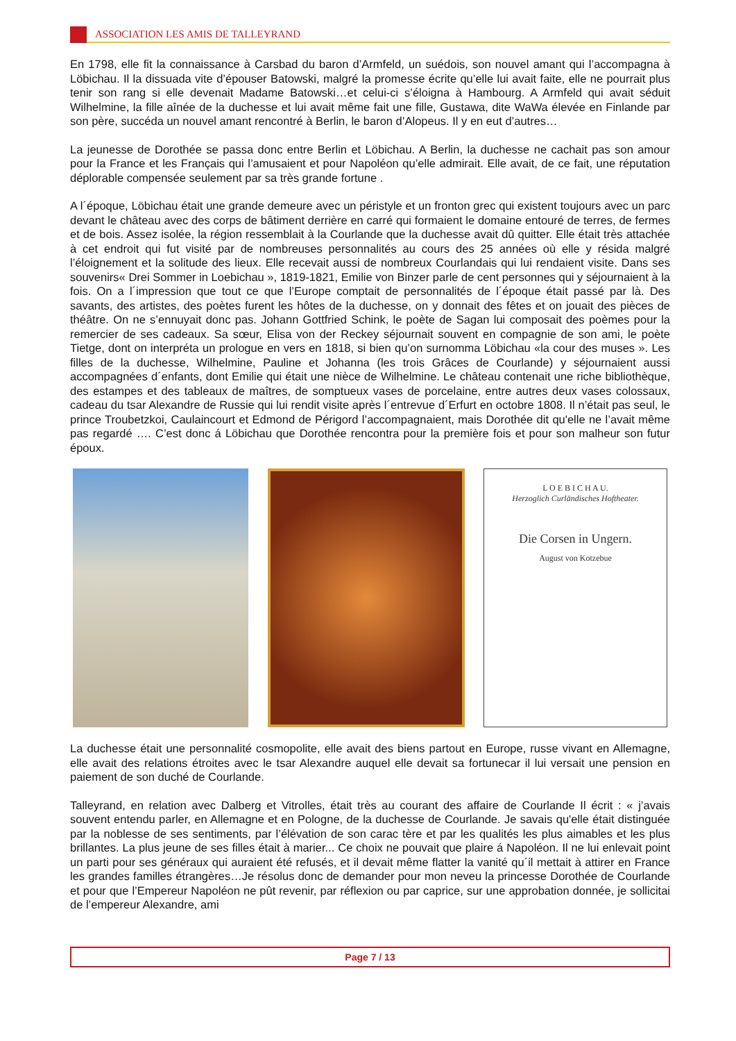ASSOCIATION LES AMIS DE TALLEYRAND
En 1798, elle fit la connaissance à Carsbad du baron d’Armfeld, un suédois, son nouvel amant qui l’accompagna à Löbichau. Il la dissuada vite d’épouser Batowski, malgré la promesse écrite qu’elle lui avait faite, elle ne pourrait plus tenir son rang si elle devenait Madame Batowski…et celui-ci s’éloigna à Hambourg. A Armfeld qui avait séduit Wilhelmine, la fille aînée de la duchesse et lui avait même fait une fille, Gustawa, dite WaWa élevée en Finlande par son père, succéda un nouvel amant rencontré à Berlin, le baron d’Alopeus. Il y en eut d’autres…
La jeunesse de Dorothée se passa donc entre Berlin et Löbichau. A Berlin, la duchesse ne cachait pas son amour pour la France et les Français qui l’amusaient et pour Napoléon qu’elle admirait. Elle avait, de ce fait, une réputation déplorable compensée seulement par sa très grande fortune .
A l´époque, Löbichau était une grande demeure avec un péristyle et un fronton grec qui existent toujours avec un parc devant le château avec des corps de bâtiment derrière en carré qui formaient le domaine entouré de terres, de fermes et de bois. Assez isolée, la région ressemblait à la Courlande que la duchesse avait dû quitter. Elle était très attachée à cet endroit qui fut visité par de nombreuses personnalités au cours des 25 années où elle y résida malgré l’éloignement et la solitude des lieux. Elle recevait aussi de nombreux Courlandais qui lui rendaient visite. Dans ses souvenirs« Drei Sommer in Loebichau », 1819-1821, Emilie von Binzer parle de cent personnes qui y séjournaient à la fois. On a l´impression que tout ce que l’Europe comptait de personnalités de l´époque était passé par là. Des savants, des artistes, des poètes furent les hôtes de la duchesse, on y donnait des fêtes et on jouait des pièces de théâtre. On ne s’ennuyait donc pas. Johann Gottfried Schink, le poète de Sagan lui composait des poèmes pour la remercier de ses cadeaux. Sa sœur, Elisa von der Reckey séjournait souvent en compagnie de son ami, le poète Tietge, dont on interpréta un prologue en vers en 1818, si bien qu’on surnomma Löbichau «la cour des muses ». Les filles de la duchesse, Wilhelmine, Pauline et Johanna (les trois Grâces de Courlande) y séjournaient aussi accompagnées d´enfants, dont Emilie qui était une nièce de Wilhelmine. Le château contenait une riche bibliothèque, des estampes et des tableaux de maîtres, de somptueux vases de porcelaine, entre autres deux vases colossaux, cadeau du tsar Alexandre de Russie qui lui rendit visite après l´entrevue d´Erfurt en octobre 1808. Il n’était pas seul, le prince Troubetzkoi, Caulaincourt et Edmond de Périgord l’accompagnaient, mais Dorothée dit qu'elle ne l’avait même pas regardé …. C’est donc á Löbichau que Dorothée rencontra pour la première fois et pour son malheur son futur époux.
L O E B I C H A U.
Herzoglich Curländisches Hoftheater.
Die Corsen in Ungern.
August von Kotzebue
La duchesse était une personnalité cosmopolite, elle avait des biens partout en Europe, russe vivant en Allemagne, elle avait des relations étroites avec le tsar Alexandre auquel elle devait sa fortunecar il lui versait une pension en paiement de son duché de Courlande.
Talleyrand, en relation avec Dalberg et Vitrolles, était très au courant des affaire de Courlande Il écrit : « j’avais souvent entendu parler, en Allemagne et en Pologne, de la duchesse de Courlande. Je savais qu'elle était distinguée par la noblesse de ses sentiments, par l’élévation de son carac tère et par les qualités les plus aimables et les plus brillantes. La plus jeune de ses filles était à marier... Ce choix ne pouvait que plaire á Napoléon. Il ne lui enlevait point un parti pour ses généraux qui auraient été refusés, et il devait même flatter la vanité qu´il mettait à attirer en France les grandes familles étrangères…Je résolus donc de demander pour mon neveu la princesse Dorothée de Courlande et pour que l’Empereur Napoléon ne pût revenir, par réflexion ou par caprice, sur une approbation donnée, je sollicitai de l’empereur Alexandre, ami
Page 7 / 13